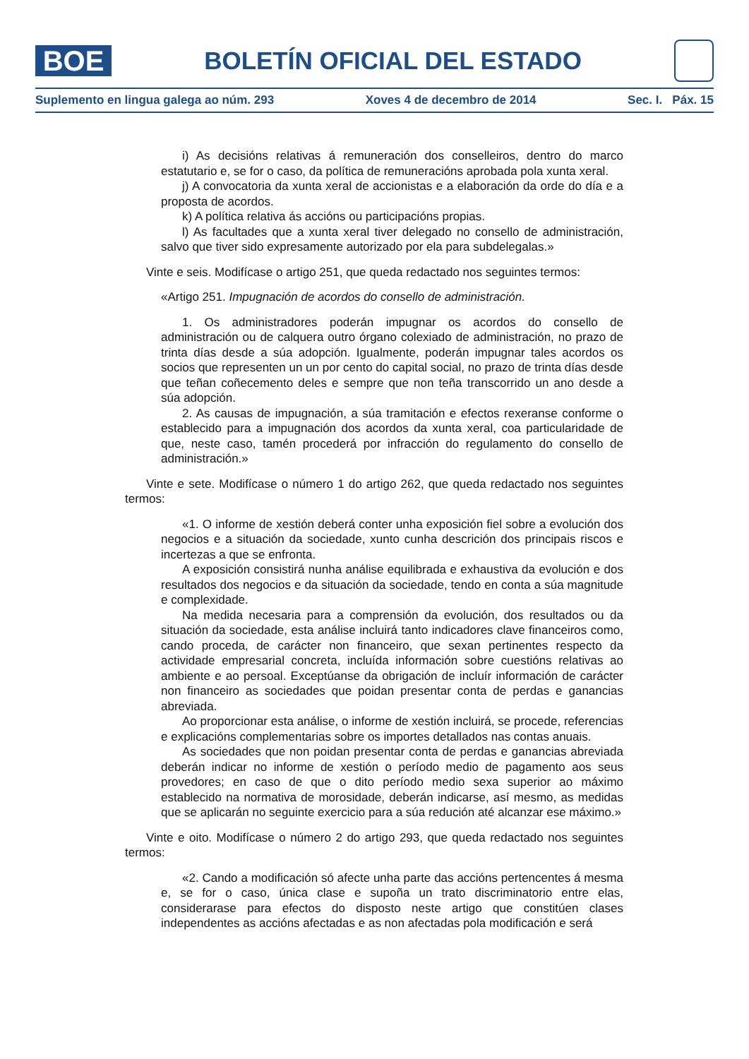BOE
BOLETÍN OFICIAL DEL ESTADO
Suplemento en lingua galega ao núm. 293 Xoves 4 de decembro de 2014 Sec. I. Páx. 15
i) As decisións relativas á remuneración dos conselleiros, dentro do marco estatutario e, se for o caso, da política de remuneracións aprobada pola xunta xeral.
j) A convocatoria da xunta xeral de accionistas e a elaboración da orde do día e a proposta de acordos.
k) A política relativa ás accións ou participacións propias.
l) As facultades que a xunta xeral tiver delegado no consello de administración, salvo que tiver sido expresamente autorizado por ela para subdelegalas.»
Vinte e seis. Modifícase o artigo 251, que queda redactado nos seguintes termos:
«Artigo 251. Impugnación de acordos do consello de administración.
1. Os administradores poderán impugnar os acordos do consello de administración ou de calquera outro órgano colexiado de administración, no prazo de trinta días desde a súa adopción. Igualmente, poderán impugnar tales acordos os socios que representen un un por cento do capital social, no prazo de trinta días desde que teñan coñecemento deles e sempre que non teña transcorrido un ano desde a súa adopción.
2. As causas de impugnación, a súa tramitación e efectos rexeranse conforme o establecido para a impugnación dos acordos da xunta xeral, coa particularidade de que, neste caso, tamén procederá por infracción do regulamento do consello de administración.»
Vinte e sete. Modifícase o número 1 do artigo 262, que queda redactado nos seguintes termos:
«1. O informe de xestión deberá conter unha exposición fiel sobre a evolución dos negocios e a situación da sociedade, xunto cunha descrición dos principais riscos e incertezas a que se enfronta.
A exposición consistirá nunha análise equilibrada e exhaustiva da evolución e dos resultados dos negocios e da situación da sociedade, tendo en conta a súa magnitude e complexidade.
Na medida necesaria para a comprensión da evolución, dos resultados ou da situación da sociedade, esta análise incluirá tanto indicadores clave financeiros como, cando proceda, de carácter non financeiro, que sexan pertinentes respecto da actividade empresarial concreta, incluída información sobre cuestións relativas ao ambiente e ao persoal. Exceptúanse da obrigación de incluír información de carácter non financeiro as sociedades que poidan presentar conta de perdas e ganancias abreviada.
Ao proporcionar esta análise, o informe de xestión incluirá, se procede, referencias e explicacións complementarias sobre os importes detallados nas contas anuais.
As sociedades que non poidan presentar conta de perdas e ganancias abreviada deberán indicar no informe de xestión o período medio de pagamento aos seus provedores; en caso de que o dito período medio sexa superior ao máximo establecido na normativa de morosidade, deberán indicarse, así mesmo, as medidas que se aplicarán no seguinte exercicio para a súa redución até alcanzar ese máximo.»
Vinte e oito. Modifícase o número 2 do artigo 293, que queda redactado nos seguintes termos:
«2. Cando a modificación só afecte unha parte das accións pertencentes á mesma e, se for o caso, única clase e supoña un trato discriminatorio entre elas, considerarase para efectos do disposto neste artigo que constitúen clases independentes as accións afectadas e as non afectadas pola modificación e será